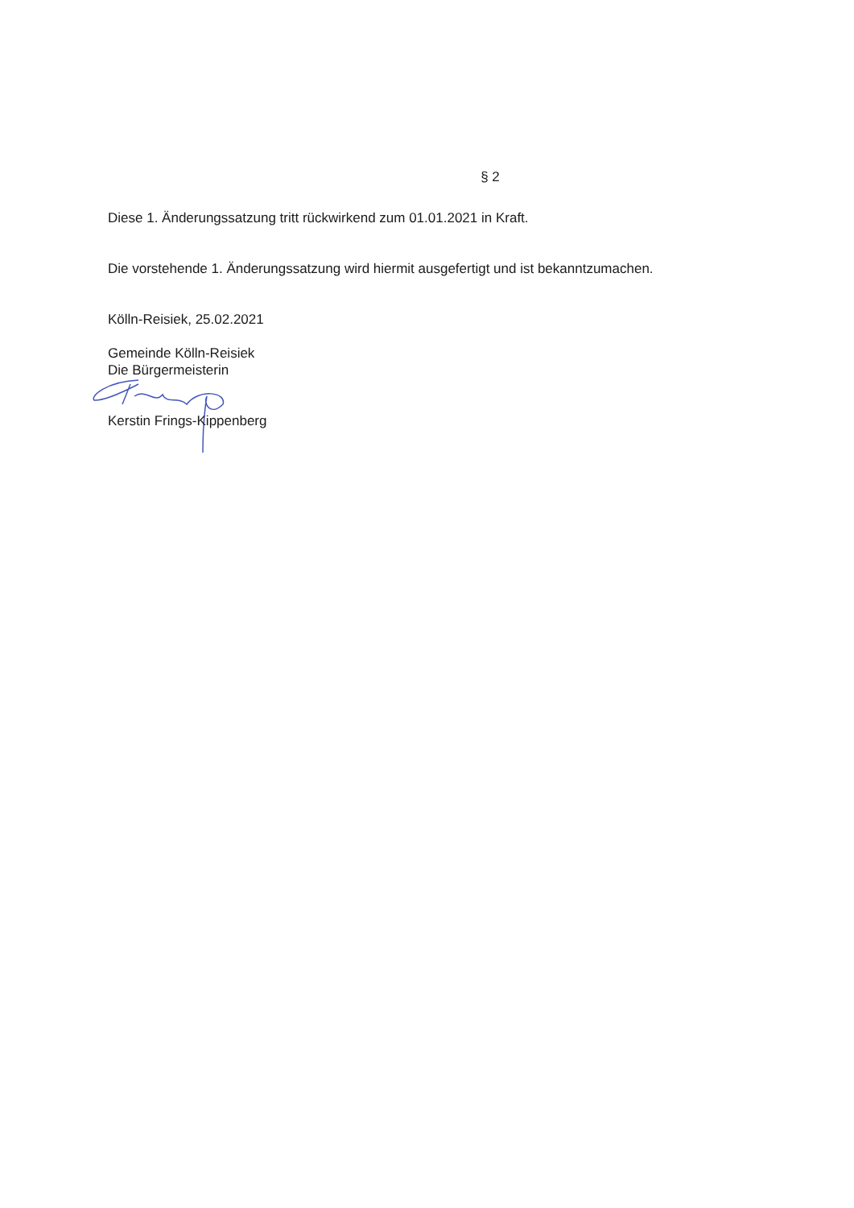§ 2
Diese 1. Änderungssatzung tritt rückwirkend zum 01.01.2021 in Kraft.
Die vorstehende 1. Änderungssatzung wird hiermit ausgefertigt und ist bekanntzumachen.
Kölln-Reisiek, 25.02.2021
Gemeinde Kölln-Reisiek
Die Bürgermeisterin
Kerstin Frings-Kippenberg